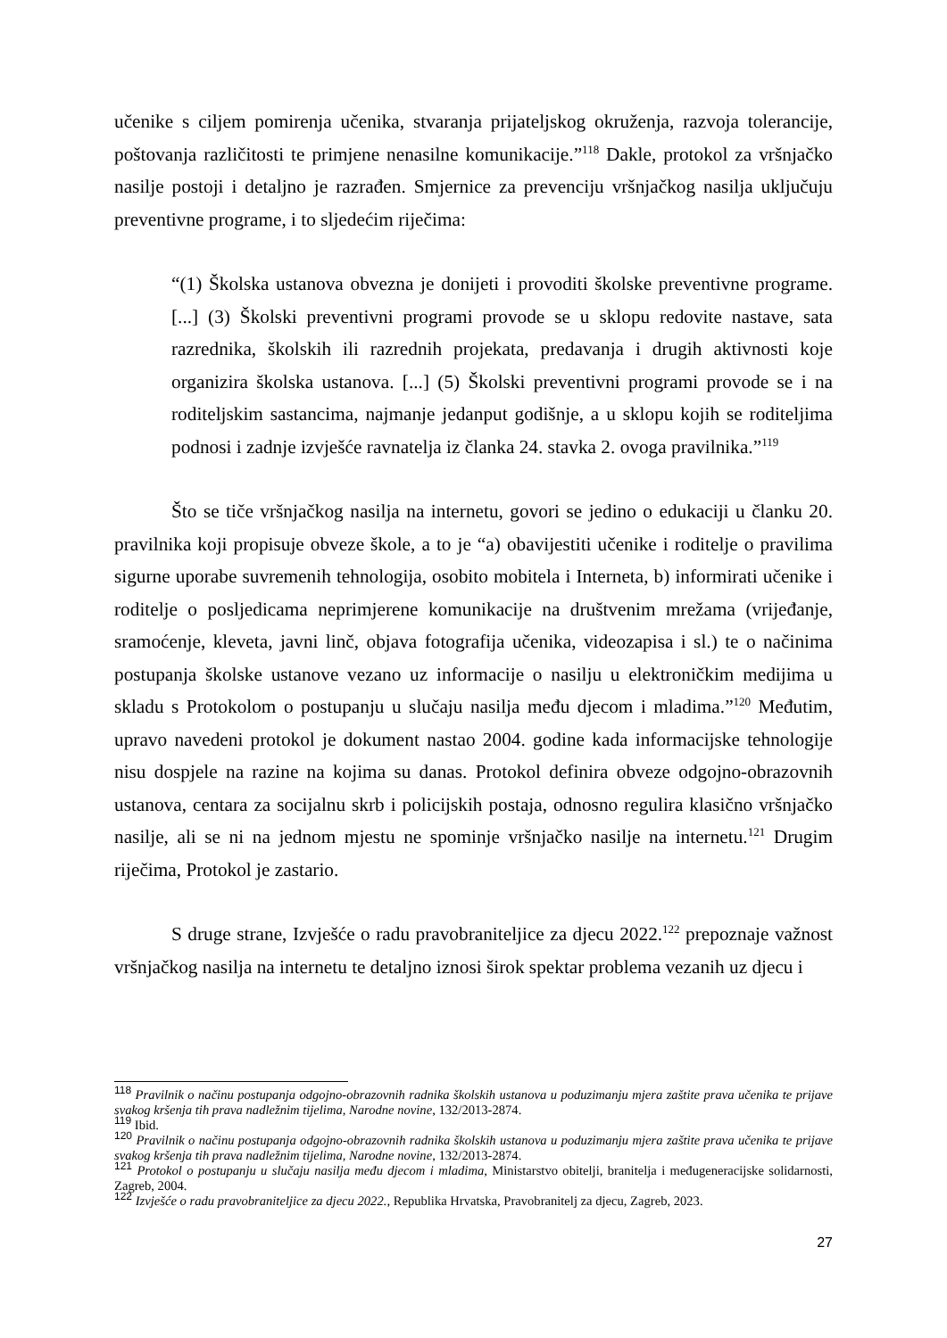učenike s ciljem pomirenja učenika, stvaranja prijateljskog okruženja, razvoja tolerancije, poštovanja različitosti te primjene nenasilne komunikacije.”<sup>118</sup> Dakle, protokol za vršnjačko nasilje postoji i detaljno je razrađen. Smjernice za prevenciju vršnjačkog nasilja uključuju preventivne programe, i to sljedećim riječima:
“(1) Školska ustanova obvezna je donijeti i provoditi školske preventivne programe. [...] (3) Školski preventivni programi provode se u sklopu redovite nastave, sata razrednika, školskih ili razrednih projekata, predavanja i drugih aktivnosti koje organizira školska ustanova. [...] (5) Školski preventivni programi provode se i na roditeljskim sastancima, najmanje jedanput godišnje, a u sklopu kojih se roditeljima podnosi i zadnje izvješće ravnatelja iz članka 24. stavka 2. ovoga pravilnika.”<sup>119</sup>
Što se tiče vršnjačkog nasilja na internetu, govori se jedino o edukaciji u članku 20. pravilnika koji propisuje obveze škole, a to je “a) obavijestiti učenike i roditelje o pravilima sigurne uporabe suvremenih tehnologija, osobito mobitela i Interneta, b) informirati učenike i roditelje o posljedicama neprimjerene komunikacije na društvenim mrežama (vrijeđanje, sramoćenje, kleveta, javni linč, objava fotografija učenika, videozapisa i sl.) te o načinima postupanja školske ustanove vezano uz informacije o nasilju u elektroničkim medijima u skladu s Protokolom o postupanju u slučaju nasilja među djecom i mladima.”<sup>120</sup> Međutim, upravo navedeni protokol je dokument nastao 2004. godine kada informacijske tehnologije nisu dospjele na razine na kojima su danas. Protokol definira obveze odgojno-obrazovnih ustanova, centara za socijalnu skrb i policijskih postaja, odnosno regulira klasično vršnjačko nasilje, ali se ni na jednom mjestu ne spominje vršnjačko nasilje na internetu.<sup>121</sup> Drugim riječima, Protokol je zastario.
S druge strane, Izvješće o radu pravobraniteljice za djecu 2022.<sup>122</sup> prepoznaje važnost vršnjačkog nasilja na internetu te detaljno iznosi širok spektar problema vezanih uz djecu i
<sup>118</sup> Pravilnik o načinu postupanja odgojno-obrazovnih radnika školskih ustanova u poduzimanju mjera zaštite prava učenika te prijave svakog kršenja tih prava nadležnim tijelima, Narodne novine, 132/2013-2874.
<sup>119</sup> Ibid.
<sup>120</sup> Pravilnik o načinu postupanja odgojno-obrazovnih radnika školskih ustanova u poduzimanju mjera zaštite prava učenika te prijave svakog kršenja tih prava nadležnim tijelima, Narodne novine, 132/2013-2874.
<sup>121</sup> Protokol o postupanju u slučaju nasilja među djecom i mladima, Ministarstvo obitelji, branitelja i međugeneracijske solidarnosti, Zagreb, 2004.
<sup>122</sup> Izvješće o radu pravobraniteljice za djecu 2022., Republika Hrvatska, Pravobranitelj za djecu, Zagreb, 2023.
27